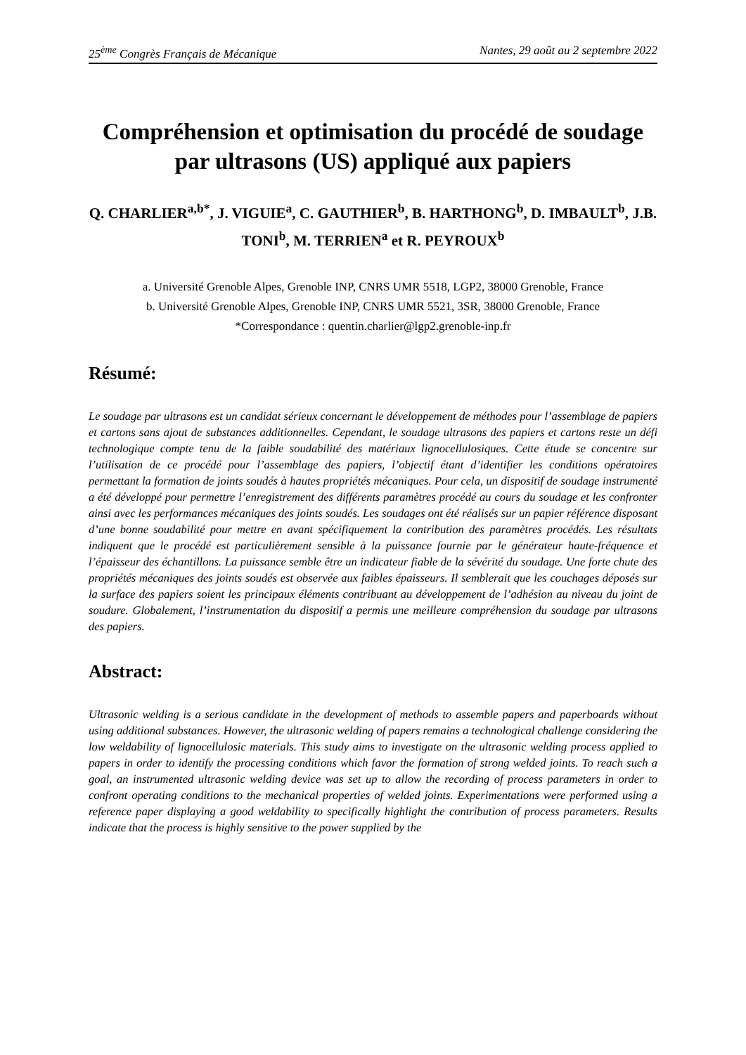25<sup>ème</sup> Congrès Français de Mécanique Nantes, 29 août au 2 septembre 2022
Compréhension et optimisation du procédé de soudage par ultrasons (US) appliqué aux papiers
Q. CHARLIER<sup>a,b*</sup>, J. VIGUIE<sup>a</sup>, C. GAUTHIER<sup>b</sup>, B. HARTHONG<sup>b</sup>, D. IMBAULT<sup>b</sup>, J.B. TONI<sup>b</sup>, M. TERRIEN<sup>a</sup> et R. PEYROUX<sup>b</sup>
a. Université Grenoble Alpes, Grenoble INP, CNRS UMR 5518, LGP2, 38000 Grenoble, France
b. Université Grenoble Alpes, Grenoble INP, CNRS UMR 5521, 3SR, 38000 Grenoble, France
*Correspondance : quentin.charlier@lgp2.grenoble-inp.fr
Résumé:
Le soudage par ultrasons est un candidat sérieux concernant le développement de méthodes pour l’assemblage de papiers et cartons sans ajout de substances additionnelles. Cependant, le soudage ultrasons des papiers et cartons reste un défi technologique compte tenu de la faible soudabilité des matériaux lignocellulosiques. Cette étude se concentre sur l’utilisation de ce procédé pour l’assemblage des papiers, l’objectif étant d’identifier les conditions opératoires permettant la formation de joints soudés à hautes propriétés mécaniques. Pour cela, un dispositif de soudage instrumenté a été développé pour permettre l’enregistrement des différents paramètres procédé au cours du soudage et les confronter ainsi avec les performances mécaniques des joints soudés. Les soudages ont été réalisés sur un papier référence disposant d’une bonne soudabilité pour mettre en avant spécifiquement la contribution des paramètres procédés. Les résultats indiquent que le procédé est particulièrement sensible à la puissance fournie par le générateur haute-fréquence et l’épaisseur des échantillons. La puissance semble être un indicateur fiable de la sévérité du soudage. Une forte chute des propriétés mécaniques des joints soudés est observée aux faibles épaisseurs. Il semblerait que les couchages déposés sur la surface des papiers soient les principaux éléments contribuant au développement de l’adhésion au niveau du joint de soudure. Globalement, l’instrumentation du dispositif a permis une meilleure compréhension du soudage par ultrasons des papiers.
Abstract:
Ultrasonic welding is a serious candidate in the development of methods to assemble papers and paperboards without using additional substances. However, the ultrasonic welding of papers remains a technological challenge considering the low weldability of lignocellulosic materials. This study aims to investigate on the ultrasonic welding process applied to papers in order to identify the processing conditions which favor the formation of strong welded joints. To reach such a goal, an instrumented ultrasonic welding device was set up to allow the recording of process parameters in order to confront operating conditions to the mechanical properties of welded joints. Experimentations were performed using a reference paper displaying a good weldability to specifically highlight the contribution of process parameters. Results indicate that the process is highly sensitive to the power supplied by the